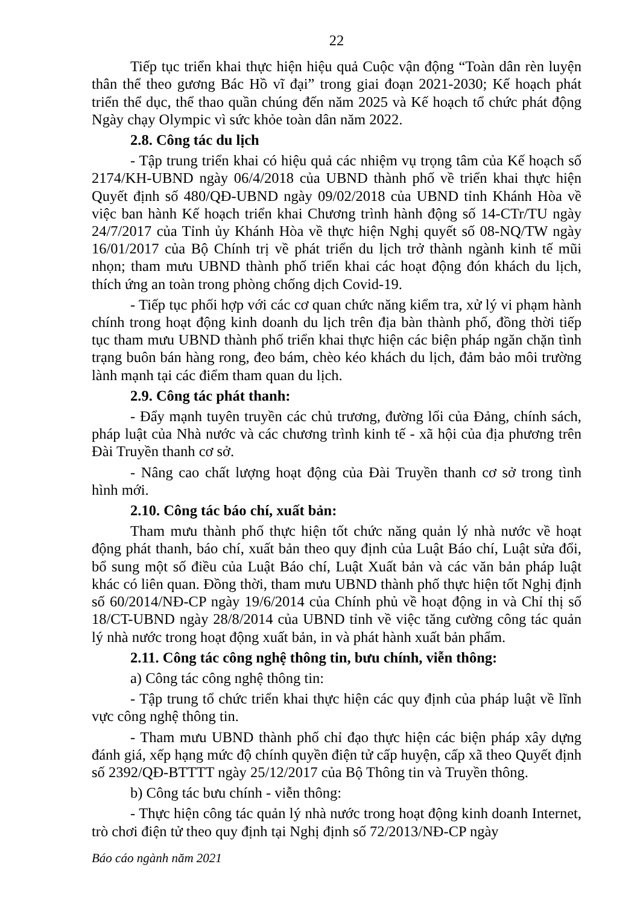22
Tiếp tục triển khai thực hiện hiệu quả Cuộc vận động “Toàn dân rèn luyện thân thể theo gương Bác Hồ vĩ đại” trong giai đoạn 2021-2030; Kế hoạch phát triển thể dục, thể thao quần chúng đến năm 2025 và Kế hoạch tổ chức phát động Ngày chạy Olympic vì sức khỏe toàn dân năm 2022.
2.8. Công tác du lịch
- Tập trung triển khai có hiệu quả các nhiệm vụ trọng tâm của Kế hoạch số 2174/KH-UBND ngày 06/4/2018 của UBND thành phố về triển khai thực hiện Quyết định số 480/QĐ-UBND ngày 09/02/2018 của UBND tỉnh Khánh Hòa về việc ban hành Kế hoạch triển khai Chương trình hành động số 14-CTr/TU ngày 24/7/2017 của Tỉnh ủy Khánh Hòa về thực hiện Nghị quyết số 08-NQ/TW ngày 16/01/2017 của Bộ Chính trị về phát triển du lịch trở thành ngành kinh tế mũi nhọn; tham mưu UBND thành phố triển khai các hoạt động đón khách du lịch, thích ứng an toàn trong phòng chống dịch Covid-19.
- Tiếp tục phối hợp với các cơ quan chức năng kiểm tra, xử lý vi phạm hành chính trong hoạt động kinh doanh du lịch trên địa bàn thành phố, đồng thời tiếp tục tham mưu UBND thành phố triển khai thực hiện các biện pháp ngăn chặn tình trạng buôn bán hàng rong, đeo bám, chèo kéo khách du lịch, đảm bảo môi trường lành mạnh tại các điểm tham quan du lịch.
2.9. Công tác phát thanh:
- Đẩy mạnh tuyên truyền các chủ trương, đường lối của Đảng, chính sách, pháp luật của Nhà nước và các chương trình kinh tế - xã hội của địa phương trên Đài Truyền thanh cơ sở.
- Nâng cao chất lượng hoạt động của Đài Truyền thanh cơ sở trong tình hình mới.
2.10. Công tác báo chí, xuất bản:
Tham mưu thành phố thực hiện tốt chức năng quản lý nhà nước về hoạt động phát thanh, báo chí, xuất bản theo quy định của Luật Báo chí, Luật sửa đổi, bổ sung một số điều của Luật Báo chí, Luật Xuất bản và các văn bản pháp luật khác có liên quan. Đồng thời, tham mưu UBND thành phố thực hiện tốt Nghị định số 60/2014/NĐ-CP ngày 19/6/2014 của Chính phủ về hoạt động in và Chỉ thị số 18/CT-UBND ngày 28/8/2014 của UBND tỉnh về việc tăng cường công tác quản lý nhà nước trong hoạt động xuất bản, in và phát hành xuất bản phẩm.
2.11. Công tác công nghệ thông tin, bưu chính, viễn thông:
a) Công tác công nghệ thông tin:
- Tập trung tổ chức triển khai thực hiện các quy định của pháp luật về lĩnh vực công nghệ thông tin.
- Tham mưu UBND thành phố chỉ đạo thực hiện các biện pháp xây dựng đánh giá, xếp hạng mức độ chính quyền điện tử cấp huyện, cấp xã theo Quyết định số 2392/QĐ-BTTTT ngày 25/12/2017 của Bộ Thông tin và Truyền thông.
b) Công tác bưu chính - viễn thông:
- Thực hiện công tác quản lý nhà nước trong hoạt động kinh doanh Internet, trò chơi điện tử theo quy định tại Nghị định số 72/2013/NĐ-CP ngày
Báo cáo ngành năm 2021